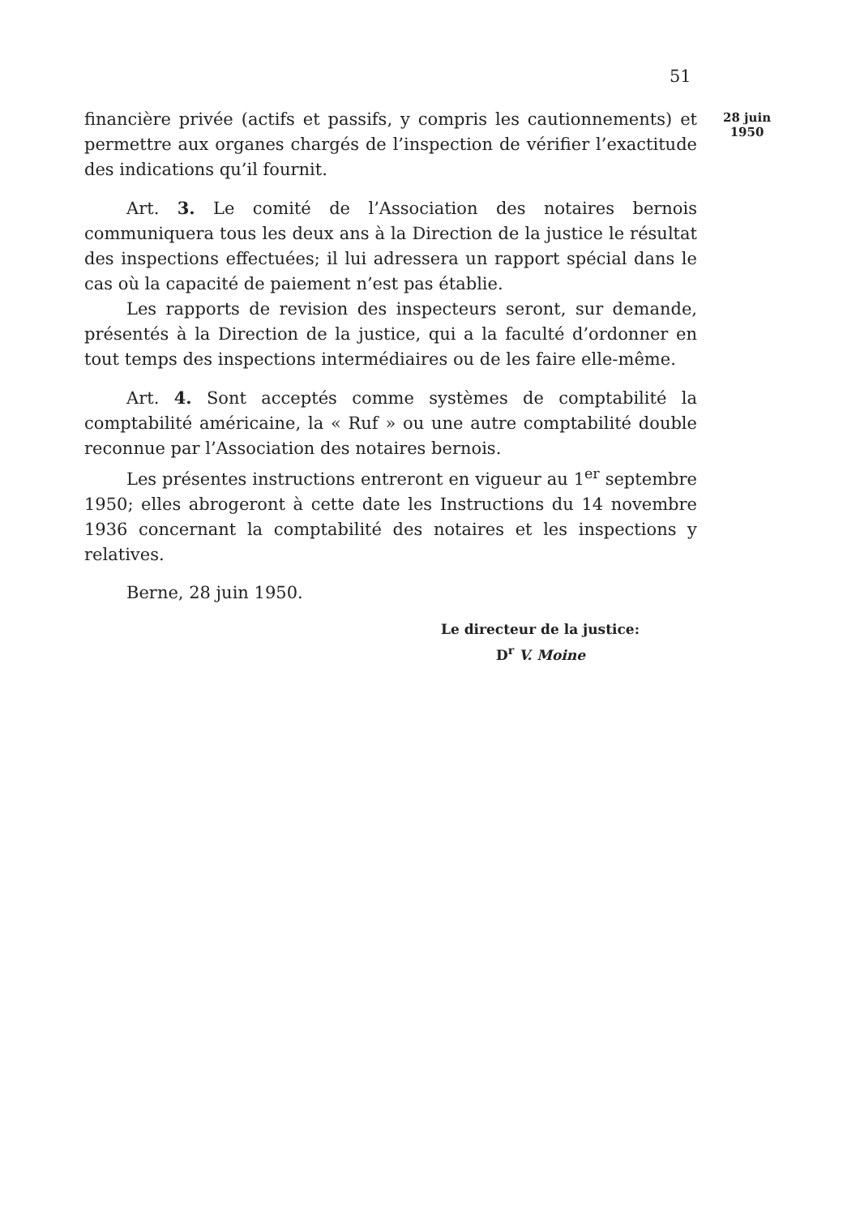51
28 juin
1950
financière privée (actifs et passifs, y compris les cautionnements) et permettre aux organes chargés de l’inspection de vérifier l’exactitude des indications qu’il fournit.
Art. 3. Le comité de l’Association des notaires bernois communiquera tous les deux ans à la Direction de la justice le résultat des inspections effectuées; il lui adressera un rapport spécial dans le cas où la capacité de paiement n’est pas établie.
Les rapports de revision des inspecteurs seront, sur demande, présentés à la Direction de la justice, qui a la faculté d’ordonner en tout temps des inspections intermédiaires ou de les faire elle-même.
Art. 4. Sont acceptés comme systèmes de comptabilité la comptabilité américaine, la « Ruf » ou une autre comptabilité double reconnue par l’Association des notaires bernois.
Les présentes instructions entreront en vigueur au 1<sup>er</sup> septembre 1950; elles abrogeront à cette date les Instructions du 14 novembre 1936 concernant la comptabilité des notaires et les inspections y relatives.
Berne, 28 juin 1950.
Le directeur de la justice:
D<sup>r</sup> V. Moine